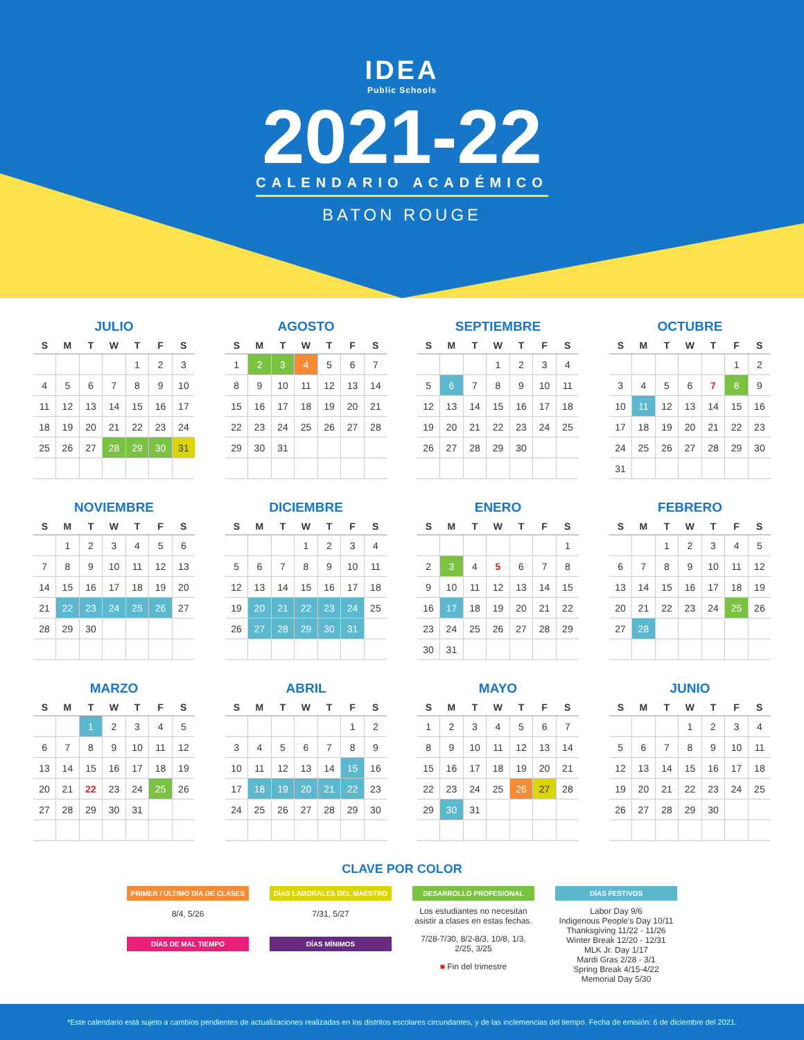IDEA
Public Schools
2021-22
CALENDARIO ACADÉMICO
BATON ROUGE
JULIO
| S | M | T | W | T | F | S |
| --- | --- | --- | --- | --- | --- | --- |
| | | | | 1 | 2 | 3 |
| 4 | 5 | 6 | 7 | 8 | 9 | 10 |
| 11 | 12 | 13 | 14 | 15 | 16 | 17 |
| 18 | 19 | 20 | 21 | 22 | 23 | 24 |
| 25 | 26 | 27 | 28 | 29 | 30 | 31 |
AGOSTO
| S | M | T | W | T | F | S |
| --- | --- | --- | --- | --- | --- | --- |
| 1 | 2 | 3 | 4 | 5 | 6 | 7 |
| 8 | 9 | 10 | 11 | 12 | 13 | 14 |
| 15 | 16 | 17 | 18 | 19 | 20 | 21 |
| 22 | 23 | 24 | 25 | 26 | 27 | 28 |
| 29 | 30 | 31 | | | | |
SEPTIEMBRE
| S | M | T | W | T | F | S |
| --- | --- | --- | --- | --- | --- | --- |
| | | | 1 | 2 | 3 | 4 |
| 5 | 6 | 7 | 8 | 9 | 10 | 11 |
| 12 | 13 | 14 | 15 | 16 | 17 | 18 |
| 19 | 20 | 21 | 22 | 23 | 24 | 25 |
| 26 | 27 | 28 | 29 | 30 | | |
OCTUBRE
| S | M | T | W | T | F | S |
| --- | --- | --- | --- | --- | --- | --- |
| | | | | | 1 | 2 |
| 3 | 4 | 5 | 6 | 7 | 8 | 9 |
| 10 | 11 | 12 | 13 | 14 | 15 | 16 |
| 17 | 18 | 19 | 20 | 21 | 22 | 23 |
| 24 | 25 | 26 | 27 | 28 | 29 | 30 |
| 31 | | | | | | |
NOVIEMBRE
| S | M | T | W | T | F | S |
| --- | --- | --- | --- | --- | --- | --- |
| | 1 | 2 | 3 | 4 | 5 | 6 |
| 7 | 8 | 9 | 10 | 11 | 12 | 13 |
| 14 | 15 | 16 | 17 | 18 | 19 | 20 |
| 21 | 22 | 23 | 24 | 25 | 26 | 27 |
| 28 | 29 | 30 | | | | |
DICIEMBRE
| S | M | T | W | T | F | S |
| --- | --- | --- | --- | --- | --- | --- |
| | | | 1 | 2 | 3 | 4 |
| 5 | 6 | 7 | 8 | 9 | 10 | 11 |
| 12 | 13 | 14 | 15 | 16 | 17 | 18 |
| 19 | 20 | 21 | 22 | 23 | 24 | 25 |
| 26 | 27 | 28 | 29 | 30 | 31 | |
ENERO
| S | M | T | W | T | F | S |
| --- | --- | --- | --- | --- | --- | --- |
| | | | | | | 1 |
| 2 | 3 | 4 | 5 | 6 | 7 | 8 |
| 9 | 10 | 11 | 12 | 13 | 14 | 15 |
| 16 | 17 | 18 | 19 | 20 | 21 | 22 |
| 23 | 24 | 25 | 26 | 27 | 28 | 29 |
| 30 | 31 | | | | | |
FEBRERO
| S | M | T | W | T | F | S |
| --- | --- | --- | --- | --- | --- | --- |
| | | 1 | 2 | 3 | 4 | 5 |
| 6 | 7 | 8 | 9 | 10 | 11 | 12 |
| 13 | 14 | 15 | 16 | 17 | 18 | 19 |
| 20 | 21 | 22 | 23 | 24 | 25 | 26 |
| 27 | 28 | | | | | |
MARZO
| S | M | T | W | T | F | S |
| --- | --- | --- | --- | --- | --- | --- |
| | | 1 | 2 | 3 | 4 | 5 |
| 6 | 7 | 8 | 9 | 10 | 11 | 12 |
| 13 | 14 | 15 | 16 | 17 | 18 | 19 |
| 20 | 21 | 22 | 23 | 24 | 25 | 26 |
| 27 | 28 | 29 | 30 | 31 | | |
ABRIL
| S | M | T | W | T | F | S |
| --- | --- | --- | --- | --- | --- | --- |
| | | | | | 1 | 2 |
| 3 | 4 | 5 | 6 | 7 | 8 | 9 |
| 10 | 11 | 12 | 13 | 14 | 15 | 16 |
| 17 | 18 | 19 | 20 | 21 | 22 | 23 |
| 24 | 25 | 26 | 27 | 28 | 29 | 30 |
MAYO
| S | M | T | W | T | F | S |
| --- | --- | --- | --- | --- | --- | --- |
| 1 | 2 | 3 | 4 | 5 | 6 | 7 |
| 8 | 9 | 10 | 11 | 12 | 13 | 14 |
| 15 | 16 | 17 | 18 | 19 | 20 | 21 |
| 22 | 23 | 24 | 25 | 26 | 27 | 28 |
| 29 | 30 | 31 | | | | |
JUNIO
| S | M | T | W | T | F | S |
| --- | --- | --- | --- | --- | --- | --- |
| | | | 1 | 2 | 3 | 4 |
| 5 | 6 | 7 | 8 | 9 | 10 | 11 |
| 12 | 13 | 14 | 15 | 16 | 17 | 18 |
| 19 | 20 | 21 | 22 | 23 | 24 | 25 |
| 26 | 27 | 28 | 29 | 30 | | |
CLAVE POR COLOR
PRIMER / ÚLTIMO DÍA DE CLASES
8/4, 5/26
DÍAS DE MAL TIEMPO
DÍAS LABORALES DEL MAESTRO
7/31, 5/27
DÍAS MÍNIMOS
DESARROLLO PROFESIONAL
Los estudiantes no necesitan asistir a clases en estas fechas.
7/28-7/30, 8/2-8/3, 10/8, 1/3, 2/25, 3/25
■ Fin del trimestre
DÍAS FESTIVOS
Labor Day 9/6
Indigenous People's Day 10/11
Thanksgiving 11/22 - 11/26
Winter Break 12/20 - 12/31
MLK Jr. Day 1/17
Mardi Gras 2/28 - 3/1
Spring Break 4/15-4/22
Memorial Day 5/30
*Este calendario está sujeto a cambios pendientes de actualizaciones realizadas en los distritos escolares circundantes, y de las inclemencias del tiempo. Fecha de emisión: 6 de diciembre del 2021.